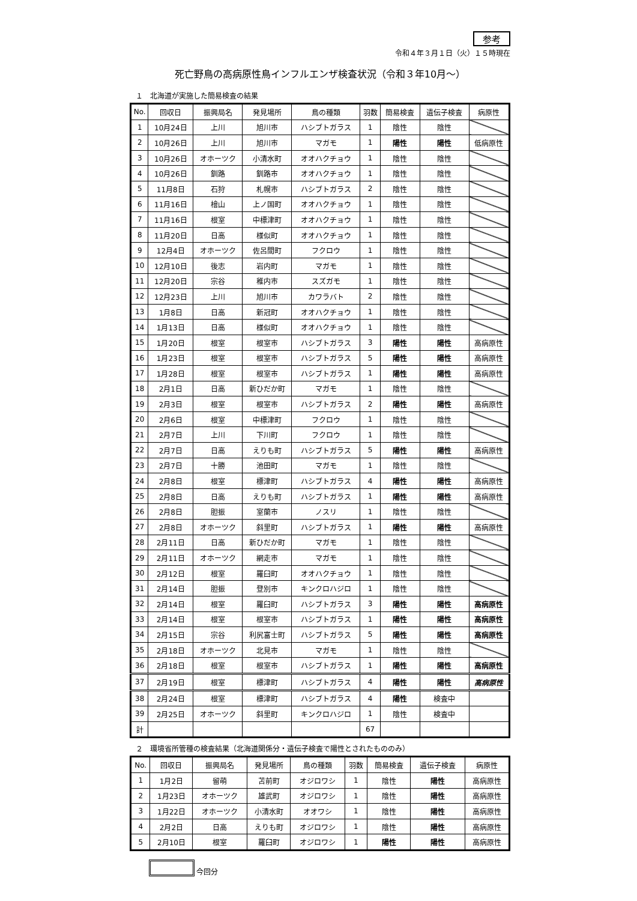参考
令和４年３月１日（火）１５時現在
死亡野鳥の高病原性鳥インフルエンザ検査状況（令和３年10月～）
１　北海道が実施した簡易検査の結果
| No. | 回収日 | 振興局名 | 発見場所 | 鳥の種類 | 羽数 | 簡易検査 | 遺伝子検査 | 病原性 |
| --- | --- | --- | --- | --- | --- | --- | --- | --- |
| 1 | 10月24日 | 上川 | 旭川市 | ハシブトガラス | 1 | 陰性 | 陰性 | |
| 2 | 10月26日 | 上川 | 旭川市 | マガモ | 1 | 陽性 | 陽性 | 低病原性 |
| 3 | 10月26日 | オホーツク | 小清水町 | オオハクチョウ | 1 | 陰性 | 陰性 | |
| 4 | 10月26日 | 釧路 | 釧路市 | オオハクチョウ | 1 | 陰性 | 陰性 | |
| 5 | 11月8日 | 石狩 | 札幌市 | ハシブトガラス | 2 | 陰性 | 陰性 | |
| 6 | 11月16日 | 檜山 | 上ノ国町 | オオハクチョウ | 1 | 陰性 | 陰性 | |
| 7 | 11月16日 | 根室 | 中標津町 | オオハクチョウ | 1 | 陰性 | 陰性 | |
| 8 | 11月20日 | 日高 | 様似町 | オオハクチョウ | 1 | 陰性 | 陰性 | |
| 9 | 12月4日 | オホーツク | 佐呂間町 | フクロウ | 1 | 陰性 | 陰性 | |
| 10 | 12月10日 | 後志 | 岩内町 | マガモ | 1 | 陰性 | 陰性 | |
| 11 | 12月20日 | 宗谷 | 稚内市 | スズガモ | 1 | 陰性 | 陰性 | |
| 12 | 12月23日 | 上川 | 旭川市 | カワラバト | 2 | 陰性 | 陰性 | |
| 13 | 1月8日 | 日高 | 新冠町 | オオハクチョウ | 1 | 陰性 | 陰性 | |
| 14 | 1月13日 | 日高 | 様似町 | オオハクチョウ | 1 | 陰性 | 陰性 | |
| 15 | 1月20日 | 根室 | 根室市 | ハシブトガラス | 3 | 陽性 | 陽性 | 高病原性 |
| 16 | 1月23日 | 根室 | 根室市 | ハシブトガラス | 5 | 陽性 | 陽性 | 高病原性 |
| 17 | 1月28日 | 根室 | 根室市 | ハシブトガラス | 1 | 陽性 | 陽性 | 高病原性 |
| 18 | 2月1日 | 日高 | 新ひだか町 | マガモ | 1 | 陰性 | 陰性 | |
| 19 | 2月3日 | 根室 | 根室市 | ハシブトガラス | 2 | 陽性 | 陽性 | 高病原性 |
| 20 | 2月6日 | 根室 | 中標津町 | フクロウ | 1 | 陰性 | 陰性 | |
| 21 | 2月7日 | 上川 | 下川町 | フクロウ | 1 | 陰性 | 陰性 | |
| 22 | 2月7日 | 日高 | えりも町 | ハシブトガラス | 5 | 陽性 | 陽性 | 高病原性 |
| 23 | 2月7日 | 十勝 | 池田町 | マガモ | 1 | 陰性 | 陰性 | |
| 24 | 2月8日 | 根室 | 標津町 | ハシブトガラス | 4 | 陽性 | 陽性 | 高病原性 |
| 25 | 2月8日 | 日高 | えりも町 | ハシブトガラス | 1 | 陽性 | 陽性 | 高病原性 |
| 26 | 2月8日 | 胆振 | 室蘭市 | ノスリ | 1 | 陰性 | 陰性 | |
| 27 | 2月8日 | オホーツク | 斜里町 | ハシブトガラス | 1 | 陽性 | 陽性 | 高病原性 |
| 28 | 2月11日 | 日高 | 新ひだか町 | マガモ | 1 | 陰性 | 陰性 | |
| 29 | 2月11日 | オホーツク | 網走市 | マガモ | 1 | 陰性 | 陰性 | |
| 30 | 2月12日 | 根室 | 羅臼町 | オオハクチョウ | 1 | 陰性 | 陰性 | |
| 31 | 2月14日 | 胆振 | 登別市 | キンクロハジロ | 1 | 陰性 | 陰性 | |
| 32 | 2月14日 | 根室 | 羅臼町 | ハシブトガラス | 3 | 陽性 | 陽性 | 高病原性 |
| 33 | 2月14日 | 根室 | 根室市 | ハシブトガラス | 1 | 陽性 | 陽性 | 高病原性 |
| 34 | 2月15日 | 宗谷 | 利尻富士町 | ハシブトガラス | 5 | 陽性 | 陽性 | 高病原性 |
| 35 | 2月18日 | オホーツク | 北見市 | マガモ | 1 | 陰性 | 陰性 | |
| 36 | 2月18日 | 根室 | 根室市 | ハシブトガラス | 1 | 陽性 | 陽性 | 高病原性 |
| 37 | 2月19日 | 根室 | 標津町 | ハシブトガラス | 4 | 陽性 | 陽性 | 高病原性 |
| 38 | 2月24日 | 根室 | 標津町 | ハシブトガラス | 4 | 陽性 | 検査中 | |
| 39 | 2月25日 | オホーツク | 斜里町 | キンクロハジロ | 1 | 陰性 | 検査中 | |
| 計 | | | | | 67 | | | |
２　環境省所管種の検査結果（北海道関係分・遺伝子検査で陽性とされたもののみ）
| No. | 回収日 | 振興局名 | 発見場所 | 鳥の種類 | 羽数 | 簡易検査 | 遺伝子検査 | 病原性 |
| --- | --- | --- | --- | --- | --- | --- | --- | --- |
| 1 | 1月2日 | 留萌 | 苫前町 | オジロワシ | 1 | 陰性 | 陽性 | 高病原性 |
| 2 | 1月23日 | オホーツク | 雄武町 | オジロワシ | 1 | 陰性 | 陽性 | 高病原性 |
| 3 | 1月22日 | オホーツク | 小清水町 | オオワシ | 1 | 陰性 | 陽性 | 高病原性 |
| 4 | 2月2日 | 日高 | えりも町 | オジロワシ | 1 | 陰性 | 陽性 | 高病原性 |
| 5 | 2月10日 | 根室 | 羅臼町 | オジロワシ | 1 | 陽性 | 陽性 | 高病原性 |
今回分